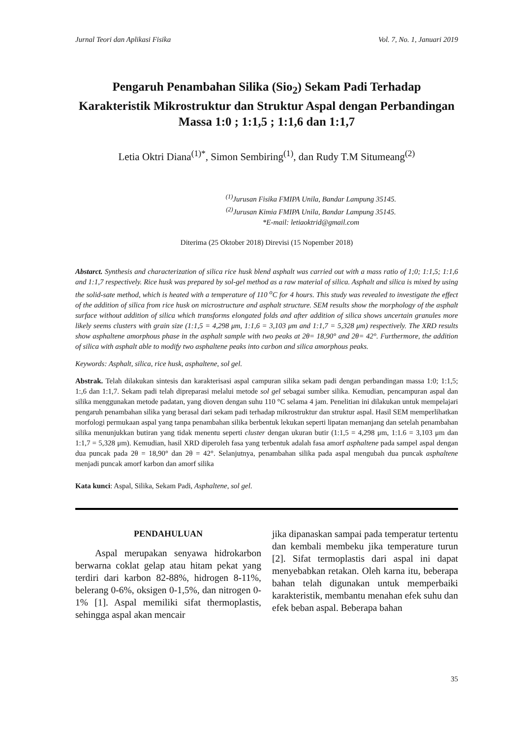Jurnal Teori dan Aplikasi Fisika Vol. 7, No. 1, Januari 2019
Pengaruh Penambahan Silika (Sio<sub>2</sub>) Sekam Padi Terhadap Karakteristik Mikrostruktur dan Struktur Aspal dengan Perbandingan Massa 1:0 ; 1:1,5 ; 1:1,6 dan 1:1,7
Letia Oktri Diana<sup>(1)*</sup>, Simon Sembiring<sup>(1)</sup>, dan Rudy T.M Situmeang<sup>(2)</sup>
<sup>(1)</sup> Jurusan Fisika FMIPA Unila, Bandar Lampung 35145.
<sup>(2)</sup> Jurusan Kimia FMIPA Unila, Bandar Lampung 35145.
*E-mail: letiaoktrid@gmail.com
Diterima (25 Oktober 2018) Direvisi (15 Nopember 2018)
Abstarct. Synthesis and characterization of silica rice husk blend asphalt was carried out with a mass ratio of 1;0; 1:1,5; 1:1,6 and 1:1,7 respectively. Rice husk was prepared by sol-gel method as a raw material of silica. Asphalt and silica is mixed by using the solid-sate method, which is heated with a temperature of 110 <sup>o</sup>C for 4 hours. This study was revealed to investigate the effect of the addition of silica from rice husk on microstructure and asphalt structure. SEM results show the morphology of the asphalt surface without addition of silica which transforms elongated folds and after addition of silica shows uncertain granules more likely seems clusters with grain size (1:1,5 = 4,298 μm, 1:1,6 = 3,103 μm and 1:1,7 = 5,328 μm) respectively. The XRD results show asphaltene amorphous phase in the asphalt sample with two peaks at 2θ= 18,90° and 2θ= 42°. Furthermore, the addition of silica with asphalt able to modify two asphaltene peaks into carbon and silica amorphous peaks.
Keywords: Asphalt, silica, rice husk, asphaltene, sol gel.
Abstrak. Telah dilakukan sintesis dan karakterisasi aspal campuran silika sekam padi dengan perbandingan massa 1:0; 1:1,5; 1:,6 dan 1:1,7. Sekam padi telah dipreparasi melalui metode sol gel sebagai sumber silika. Kemudian, pencampuran aspal dan silika menggunakan metode padatan, yang dioven dengan suhu 110 °C selama 4 jam. Penelitian ini dilakukan untuk mempelajari pengaruh penambahan silika yang berasal dari sekam padi terhadap mikrostruktur dan struktur aspal. Hasil SEM memperlihatkan morfologi permukaan aspal yang tanpa penambahan silika berbentuk lekukan seperti lipatan memanjang dan setelah penambahan silika menunjukkan butiran yang tidak menentu seperti cluster dengan ukuran butir (1:1,5 = 4,298 μm, 1:1.6 = 3,103 μm dan 1:1,7 = 5,328 μm). Kemudian, hasil XRD diperoleh fasa yang terbentuk adalah fasa amorf asphaltene pada sampel aspal dengan dua puncak pada 2θ = 18,90° dan 2θ = 42°. Selanjutnya, penambahan silika pada aspal mengubah dua puncak asphaltene menjadi puncak amorf karbon dan amorf silika
Kata kunci: Aspal, Silika, Sekam Padi, Asphaltene, sol gel.
PENDAHULUAN
Aspal merupakan senyawa hidrokarbon berwarna coklat gelap atau hitam pekat yang terdiri dari karbon 82-88%, hidrogen 8-11%, belerang 0-6%, oksigen 0-1,5%, dan nitrogen 0-1% [1]. Aspal memiliki sifat thermoplastis, sehingga aspal akan mencair
jika dipanaskan sampai pada temperatur tertentu dan kembali membeku jika temperature turun [2]. Sifat termoplastis dari aspal ini dapat menyebabkan retakan. Oleh karna itu, beberapa bahan telah digunakan untuk memperbaiki karakteristik, membantu menahan efek suhu dan efek beban aspal. Beberapa bahan
35